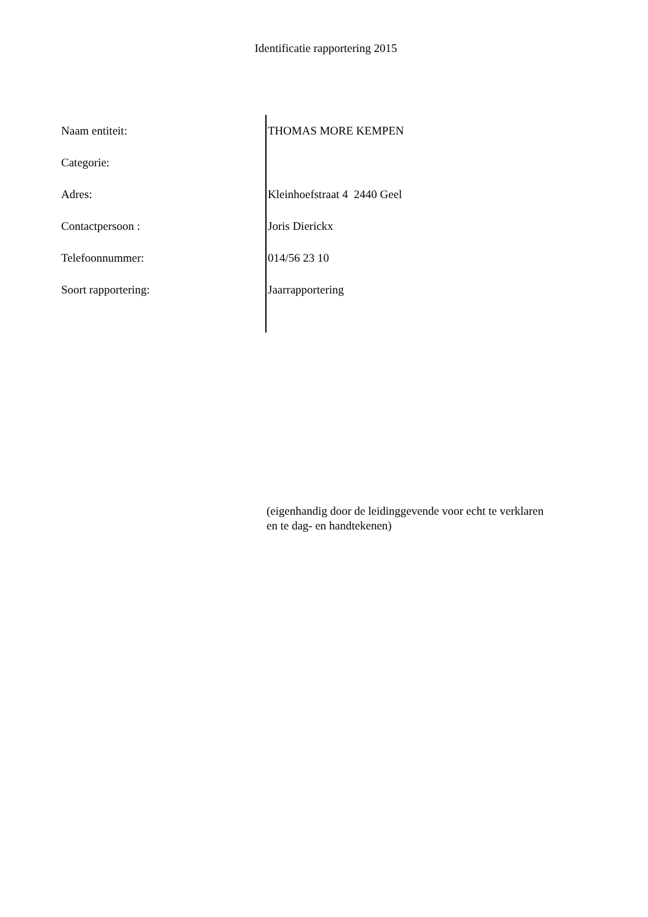Identificatie rapportering 2015
| Naam entiteit: | THOMAS MORE KEMPEN |
| Categorie: | |
| Adres: | Kleinhoefstraat 4 2440 Geel |
| Contactpersoon : | Joris Dierickx |
| Telefoonnummer: | 014/56 23 10 |
| Soort rapportering: | Jaarrapportering |
(eigenhandig door de leidinggevende voor echt te verklaren en te dag- en handtekenen)